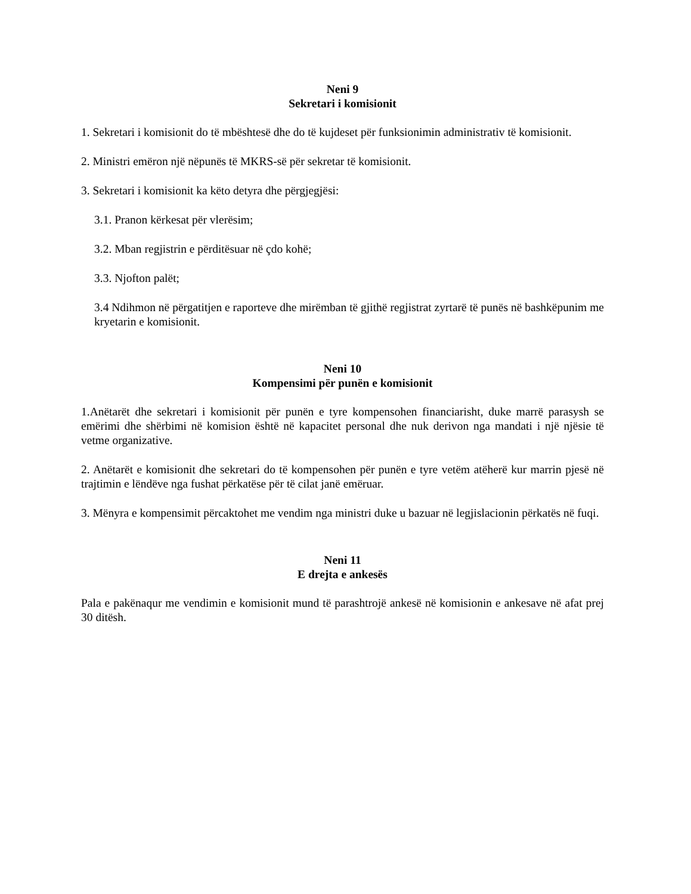Neni 9
Sekretari i komisionit
1. Sekretari i komisionit do të mbështesë dhe do të kujdeset për funksionimin administrativ të komisionit.
2. Ministri emëron një nëpunës të MKRS-së për sekretar të komisionit.
3. Sekretari i komisionit ka këto detyra dhe përgjegjësi:
3.1. Pranon kërkesat për vlerësim;
3.2. Mban regjistrin e përditësuar në çdo kohë;
3.3. Njofton palët;
3.4 Ndihmon në përgatitjen e raporteve dhe mirëmban të gjithë regjistrat zyrtarë të punës në bashkëpunim me kryetarin e komisionit.
Neni 10
Kompensimi për punën e komisionit
1.Anëtarët dhe sekretari i komisionit për punën e tyre kompensohen financiarisht, duke marrë parasysh se emërimi dhe shërbimi në komision është në kapacitet personal dhe nuk derivon nga mandati i një njësie të vetme organizative.
2. Anëtarët e komisionit dhe sekretari do të kompensohen për punën e tyre vetëm atëherë kur marrin pjesë në trajtimin e lëndëve nga fushat përkatëse për të cilat janë emëruar.
3. Mënyra e kompensimit përcaktohet me vendim nga ministri duke u bazuar në legjislacionin përkatës në fuqi.
Neni 11
E drejta e ankesës
Pala e pakënaqur me vendimin e komisionit mund të parashtrojë ankesë në komisionin e ankesave në afat prej 30 ditësh.